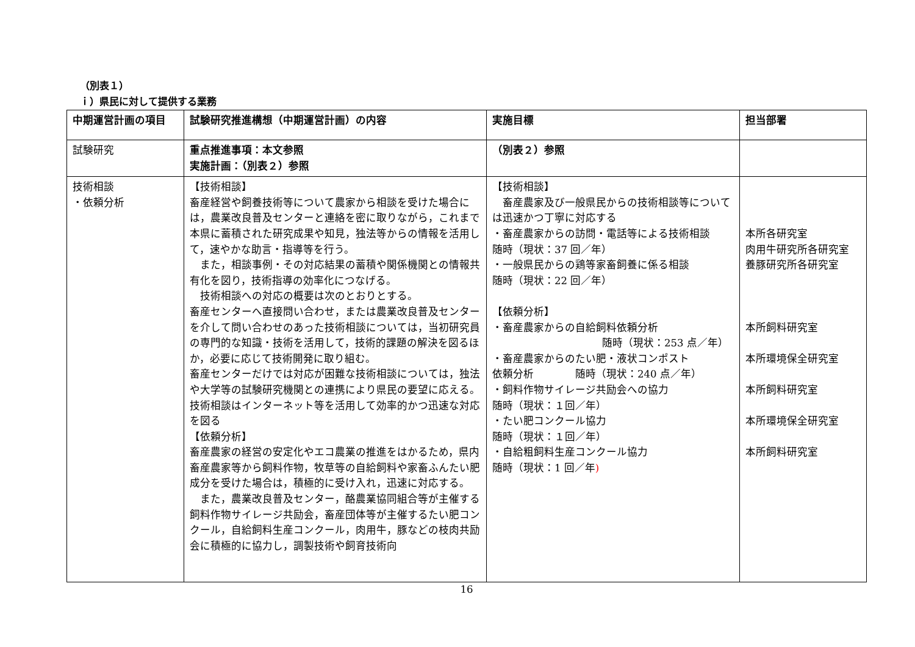（別表１）
ｉ）県民に対して提供する業務
| 中期運営計画の項目 | 試験研究推進構想（中期運営計画）の内容 | 実施目標 | 担当部署 |
| --- | --- | --- | --- |
| 試験研究 | 重点推進事項：本文参照 実施計画：（別表２）参照 | （別表２）参照 | |
| 技術相談 ・依頼分析 | 【技術相談】 畜産経営や飼養技術等について農家から相談を受けた場合には，農業改良普及センターと連絡を密に取りながら，これまで本県に蓄積された研究成果や知見，独法等からの情報を活用して，速やかな助言・指導等を行う。 また，相談事例・その対応結果の蓄積や関係機関との情報共有化を図り，技術指導の効率化につなげる。 技術相談への対応の概要は次のとおりとする。 畜産センターへ直接問い合わせ，または農業改良普及センターを介して問い合わせのあった技術相談については，当初研究員の専門的な知識・技術を活用して，技術的課題の解決を図るほか，必要に応じて技術開発に取り組む。 畜産センターだけでは対応が困難な技術相談については，独法や大学等の試験研究機関との連携により県民の要望に応える。 技術相談はインターネット等を活用して効率的かつ迅速な対応を図る 【依頼分析】 畜産農家の経営の安定化やエコ農業の推進をはかるため，県内畜産農家等から飼料作物，牧草等の自給飼料や家畜ふんたい肥成分を受けた場合は，積極的に受け入れ，迅速に対応する。 また，農業改良普及センター，酪農業協同組合等が主催する飼料作物サイレージ共励会，畜産団体等が主催するたい肥コンクール，自給飼料生産コンクール，肉用牛，豚などの枝肉共励会に積極的に協力し，調製技術や飼育技術向 | 【技術相談】 畜産農家及び一般県民からの技術相談等については迅速かつ丁寧に対応する ・畜産農家からの訪問・電話等による技術相談 随時（現状：37 回／年） ・一般県民からの鶏等家畜飼養に係る相談 随時（現状：22 回／年） 【依頼分析】 ・畜産農家からの自給飼料依頼分析 随時（現状：253 点／年） ・畜産農家からのたい肥・液状コンポスト 依頼分析 随時（現状：240 点／年） ・飼料作物サイレージ共励会への協力 随時（現状：１回／年） ・たい肥コンクール協力 随時（現状：１回／年） ・自給粗飼料生産コンクール協力 随時（現状：1 回／年 ) | 本所各研究室 肉用牛研究所各研究室 養豚研究所各研究室 本所飼料研究室 本所環境保全研究室 本所飼料研究室 本所環境保全研究室 本所飼料研究室 |
16